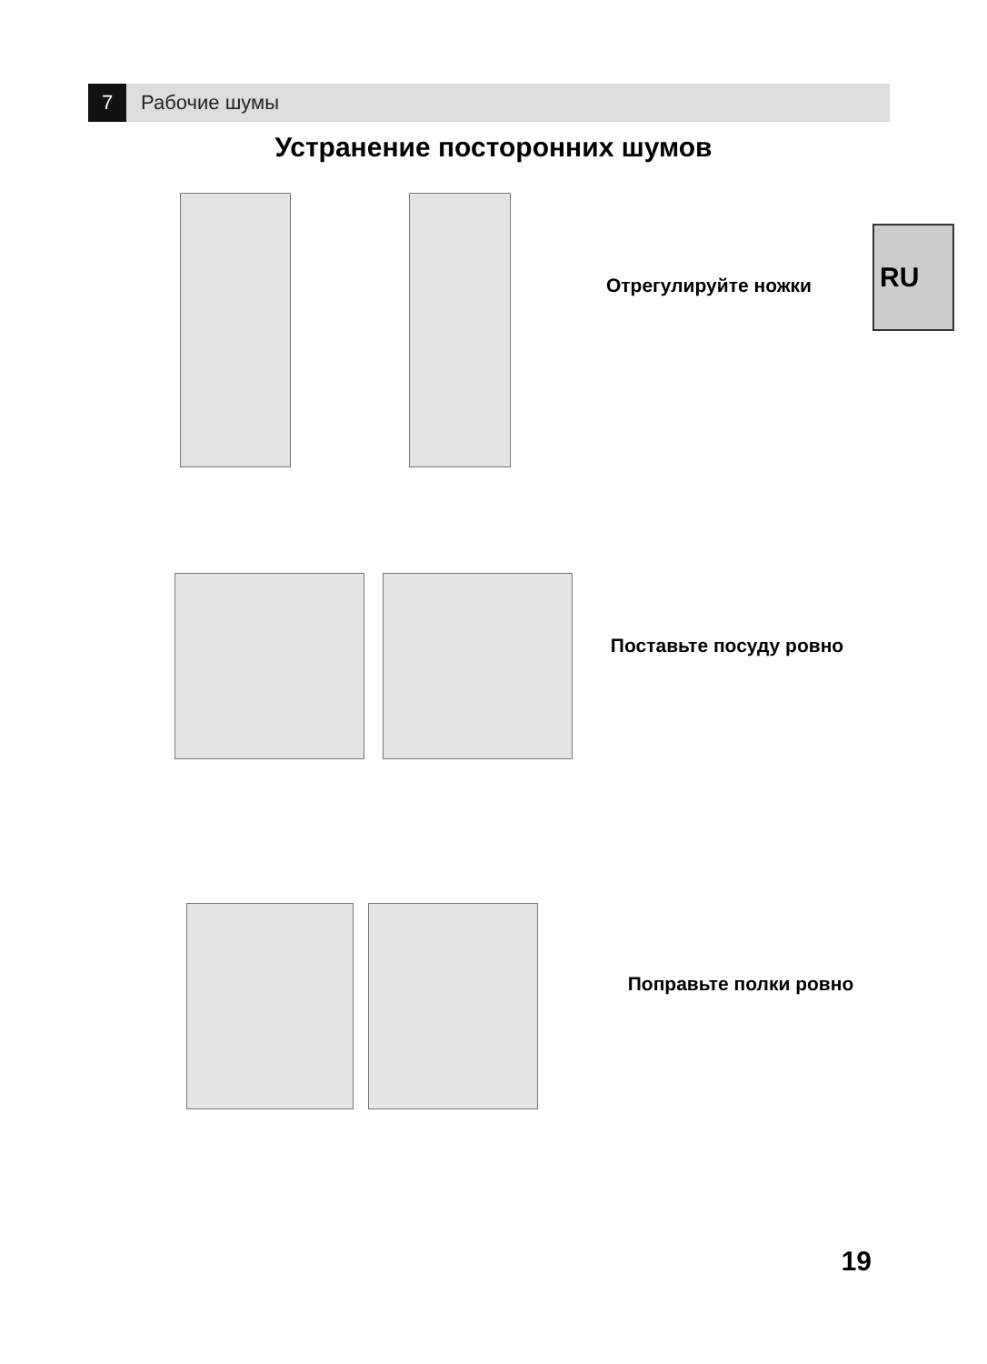7
Рабочие шумы
Устранение посторонних шумов
RU
Отрегулируйте ножки
Поставьте посуду ровно
Поправьте полки ровно
19